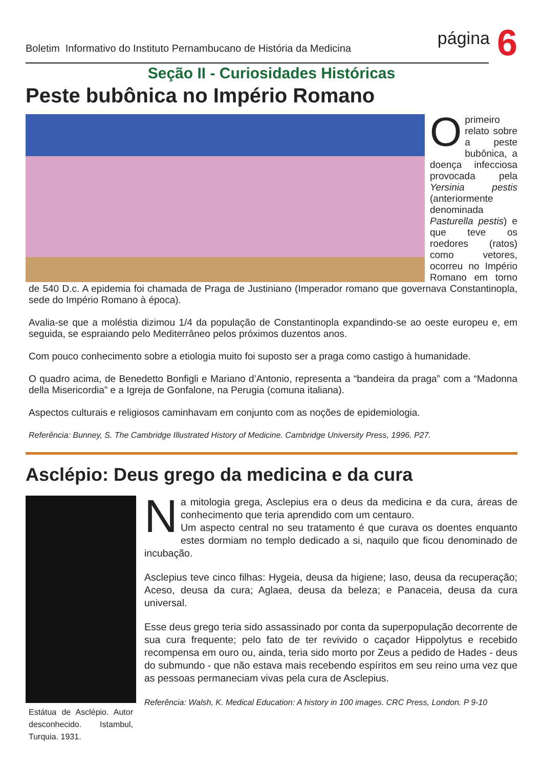Boletim Informativo do Instituto Pernambucano de História da Medicina
página
6
Seção II - Curiosidades Históricas
Peste bubônica no Império Romano
Oprimeiro relato sobre a peste bubônica, a doença infecciosa provocada pela Yersinia pestis (anteriormente denominada Pasturella pestis) e que teve os roedores (ratos) como vetores, ocorreu no Império Romano em torno de 540 D.c. A epidemia foi chamada de Praga de Justiniano (Imperador romano que governava Constantinopla, sede do Império Romano à época).
Avalia-se que a moléstia dizimou 1/4 da população de Constantinopla expandindo-se ao oeste europeu e, em seguida, se espraiando pelo Mediterrâneo pelos próximos duzentos anos.
Com pouco conhecimento sobre a etiologia muito foi suposto ser a praga como castigo à humanidade.
O quadro acima, de Benedetto Bonfigli e Mariano d’Antonio, representa a “bandeira da praga” com a “Madonna della Misericordia” e a Igreja de Gonfalone, na Perugia (comuna italiana).
Aspectos culturais e religiosos caminhavam em conjunto com as noções de epidemiologia.
Referência: Bunney, S. The Cambridge Illustrated History of Medicine. Cambridge University Press, 1996. P27.
Asclépio: Deus grego da medicina e da cura
Estátua de Asclépio. Autor desconhecido. Istambul, Turquia. 1931.
Na mitologia grega, Asclepius era o deus da medicina e da cura, áreas de conhecimento que teria aprendido com um centauro.
Um aspecto central no seu tratamento é que curava os doentes enquanto estes dormiam no templo dedicado a si, naquilo que ficou denominado de incubação.
Asclepius teve cinco filhas: Hygeia, deusa da higiene; Iaso, deusa da recuperação; Aceso, deusa da cura; Aglaea, deusa da beleza; e Panaceia, deusa da cura universal.
Esse deus grego teria sido assassinado por conta da superpopulação decorrente de sua cura frequente; pelo fato de ter revivido o caçador Hippolytus e recebido recompensa em ouro ou, ainda, teria sido morto por Zeus a pedido de Hades - deus do submundo - que não estava mais recebendo espíritos em seu reino uma vez que as pessoas permaneciam vivas pela cura de Asclepius.
Referência: Walsh, K. Medical Education: A history in 100 images. CRC Press, London. P 9-10